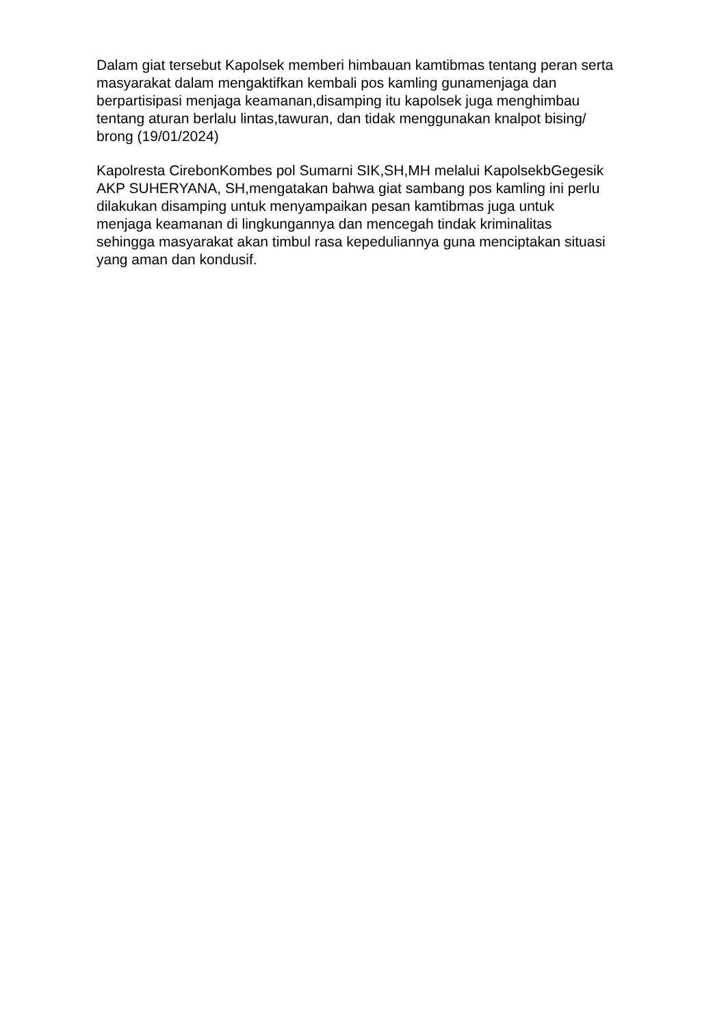Dalam giat tersebut Kapolsek memberi himbauan kamtibmas tentang peran serta masyarakat dalam mengaktifkan kembali pos kamling gunamenjaga dan berpartisipasi menjaga keamanan,disamping itu kapolsek juga menghimbau tentang aturan berlalu lintas,tawuran, dan tidak menggunakan knalpot bising/ brong (19/01/2024)
Kapolresta CirebonKombes pol Sumarni SIK,SH,MH melalui KapolsekbGegesik AKP SUHERYANA, SH,mengatakan bahwa giat sambang pos kamling ini perlu dilakukan disamping untuk menyampaikan pesan kamtibmas juga untuk menjaga keamanan di lingkungannya dan mencegah tindak kriminalitas sehingga masyarakat akan timbul rasa kepeduliannya guna menciptakan situasi yang aman dan kondusif.